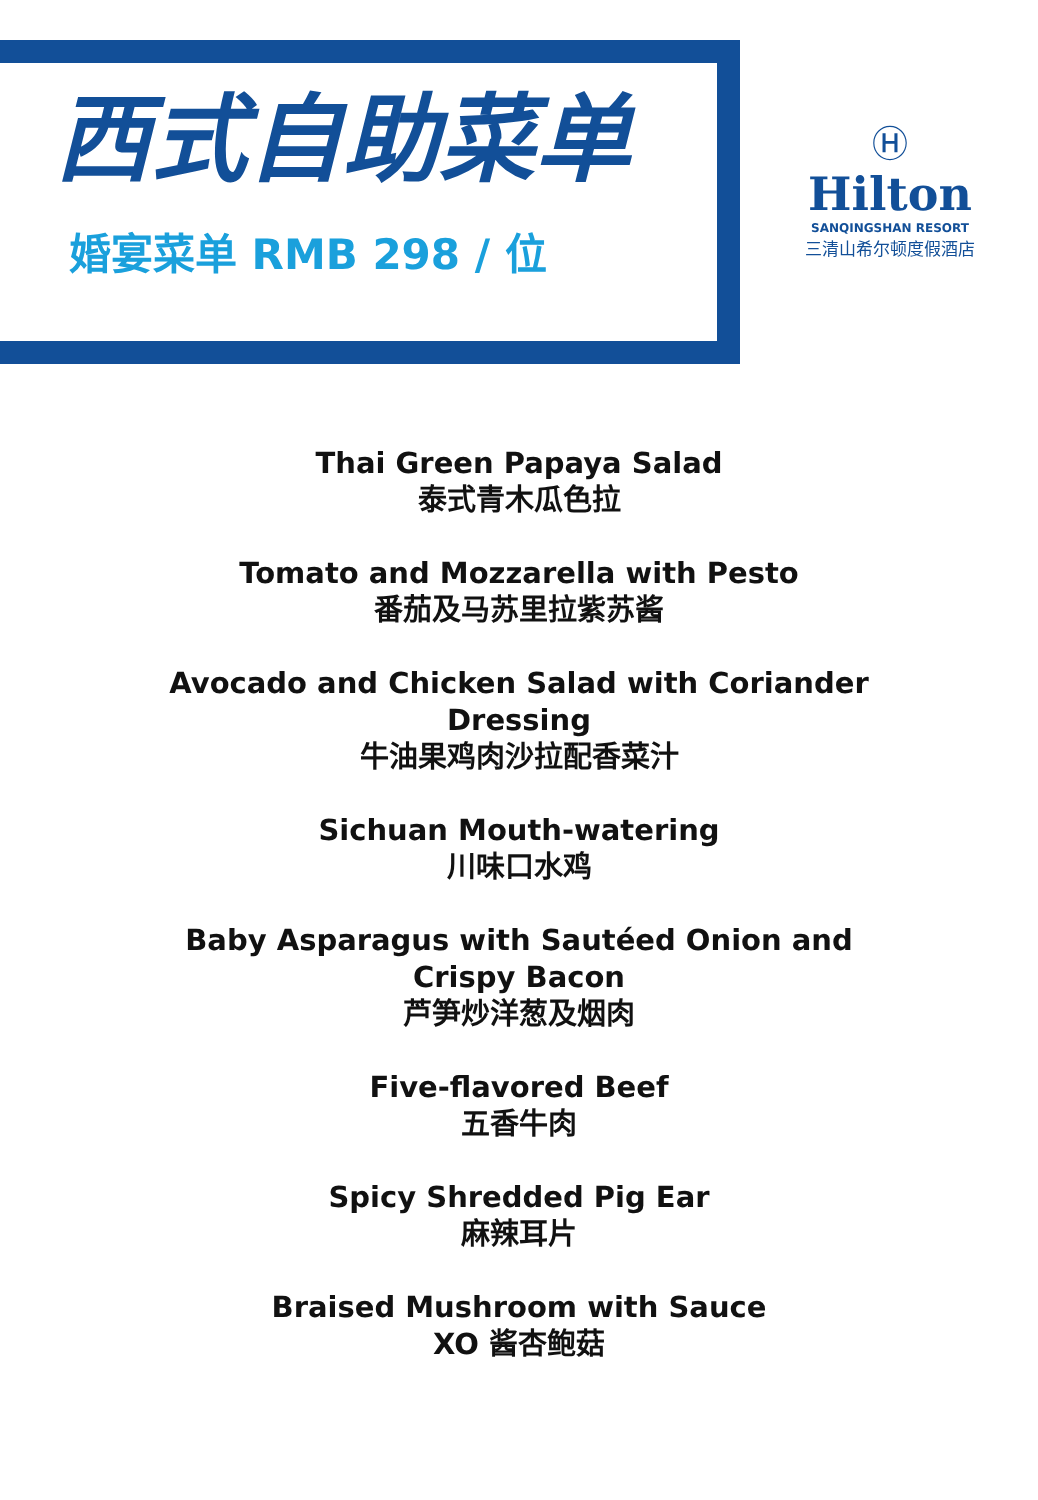西式自助菜单
婚宴菜单 RMB 298 / 位
Ⓗ
Hilton
SANQINGSHAN RESORT
三清山希尔顿度假酒店
Thai Green Papaya Salad
泰式青木瓜色拉
Tomato and Mozzarella with Pesto
番茄及马苏里拉紫苏酱
Avocado and Chicken Salad with Coriander Dressing
牛油果鸡肉沙拉配香菜汁
Sichuan Mouth-watering
川味口水鸡
Baby Asparagus with Sautéed Onion and Crispy Bacon
芦笋炒洋葱及烟肉
Five-flavored Beef
五香牛肉
Spicy Shredded Pig Ear
麻辣耳片
Braised Mushroom with Sauce
XO 酱杏鲍菇